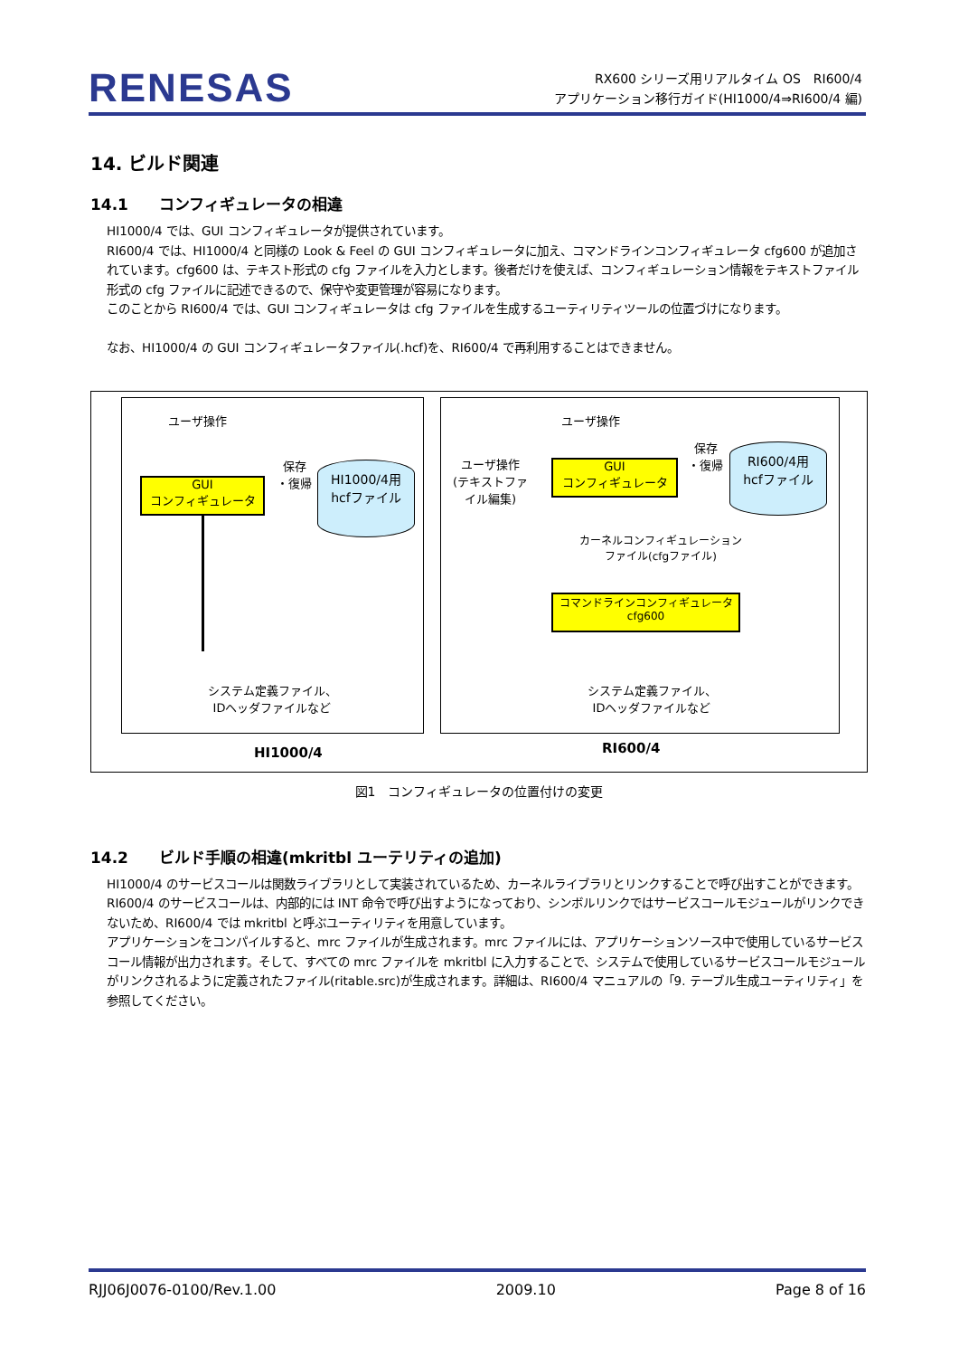RENESAS
RX600 シリーズ用リアルタイム OS　RI600/4
アプリケーション移行ガイド(HI1000/4⇒RI600/4 編)
14. ビルド関連
14.1　　コンフィギュレータの相違
HI1000/4 では、GUI コンフィギュレータが提供されています。
RI600/4 では、HI1000/4 と同様の Look & Feel の GUI コンフィギュレータに加え、コマンドラインコンフィギュレータ cfg600 が追加されています。cfg600 は、テキスト形式の cfg ファイルを入力とします。後者だけを使えば、コンフィギュレーション情報をテキストファイル形式の cfg ファイルに記述できるので、保守や変更管理が容易になります。
このことから RI600/4 では、GUI コンフィギュレータは cfg ファイルを生成するユーティリティツールの位置づけになります。
なお、HI1000/4 の GUI コンフィギュレータファイル(.hcf)を、RI600/4 で再利用することはできません。
ユーザ操作
GUI
コンフィギュレータ
保存
・復帰
HI1000/4用
hcfファイル
システム定義ファイル、
IDヘッダファイルなど
HI1000/4
ユーザ操作
ユーザ操作
(テキストファ
イル編集)
GUI
コンフィギュレータ
保存
・復帰
RI600/4用
hcfファイル
カーネルコンフィギュレーション
ファイル(cfgファイル)
コマンドラインコンフィギュレータ
cfg600
システム定義ファイル、
IDヘッダファイルなど
RI600/4
図1　コンフィギュレータの位置付けの変更
14.2　　ビルド手順の相違(mkritbl ユーテリティの追加)
HI1000/4 のサービスコールは関数ライブラリとして実装されているため、カーネルライブラリとリンクすることで呼び出すことができます。
RI600/4 のサービスコールは、内部的には INT 命令で呼び出すようになっており、シンボルリンクではサービスコールモジュールがリンクできないため、RI600/4 では mkritbl と呼ぶユーティリティを用意しています。
アプリケーションをコンパイルすると、mrc ファイルが生成されます。mrc ファイルには、アプリケーションソース中で使用しているサービスコール情報が出力されます。そして、すべての mrc ファイルを mkritbl に入力することで、システムで使用しているサービスコールモジュールがリンクされるように定義されたファイル(ritable.src)が生成されます。詳細は、RI600/4 マニュアルの「9. テーブル生成ユーティリティ」を参照してください。
RJJ06J0076-0100/Rev.1.00 2009.10 Page 8 of 16